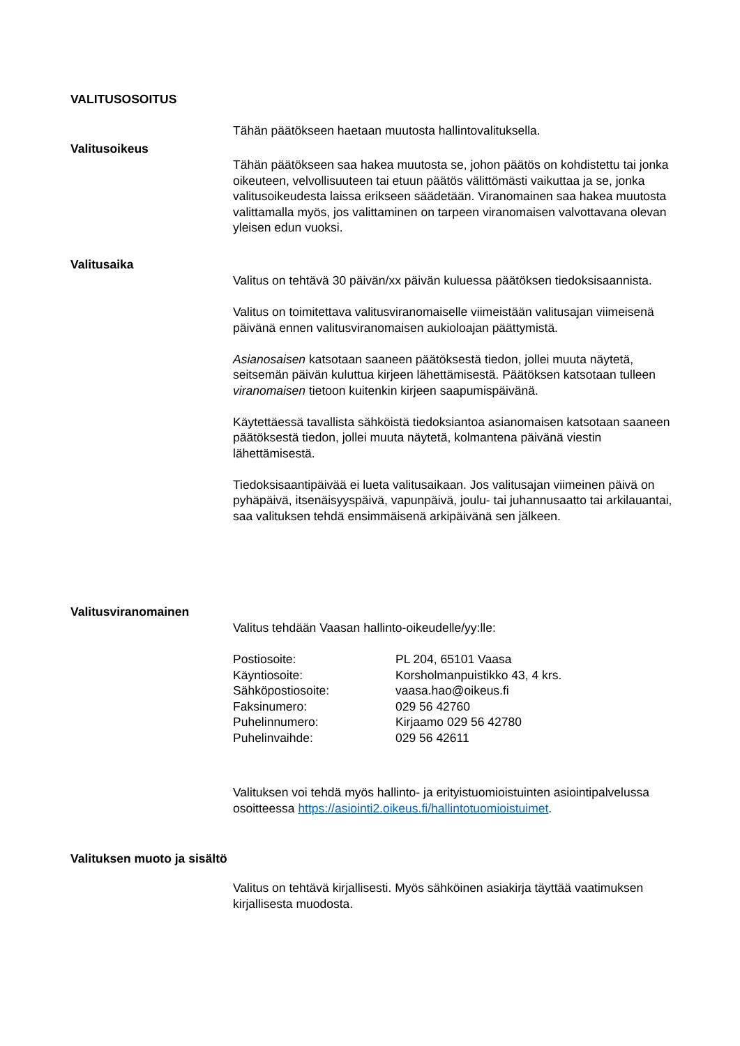VALITUSOSOITUS
Tähän päätökseen haetaan muutosta hallintovalituksella.
Valitusoikeus
Tähän päätökseen saa hakea muutosta se, johon päätös on kohdistettu tai jonka oikeuteen, velvollisuuteen tai etuun päätös välittömästi vaikuttaa ja se, jonka valitusoikeudesta laissa erikseen säädetään. Viranomainen saa hakea muutosta valittamalla myös, jos valittaminen on tarpeen viranomaisen valvottavana olevan yleisen edun vuoksi.
Valitusaika
Valitus on tehtävä 30 päivän/xx päivän kuluessa päätöksen tiedoksisaannista.
Valitus on toimitettava valitusviranomaiselle viimeistään valitusajan viimeisenä päivänä ennen valitusviranomaisen aukioloajan päättymistä.
Asianosaisen katsotaan saaneen päätöksestä tiedon, jollei muuta näytetä, seitsemän päivän kuluttua kirjeen lähettämisestä. Päätöksen katsotaan tulleen viranomaisen tietoon kuitenkin kirjeen saapumispäivänä.
Käytettäessä tavallista sähköistä tiedoksiantoa asianomaisen katsotaan saaneen päätöksestä tiedon, jollei muuta näytetä, kolmantena päivänä viestin lähettämisestä.
Tiedoksisaantipäivää ei lueta valitusaikaan. Jos valitusajan viimeinen päivä on pyhäpäivä, itsenäisyyspäivä, vapunpäivä, joulu- tai juhannusaatto tai arkilauantai, saa valituksen tehdä ensimmäisenä arkipäivänä sen jälkeen.
Valitusviranomainen
Valitus tehdään Vaasan hallinto-oikeudelle/yy:lle:
Postiosoite: PL 204, 65101 Vaasa
Käyntiosoite: Korsholmanpuistikko 43, 4 krs.
Sähköpostiosoite: vaasa.hao@oikeus.fi
Faksinumero: 029 56 42760
Puhelinnumero: Kirjaamo 029 56 42780
Puhelinvaihde: 029 56 42611
Valituksen voi tehdä myös hallinto- ja erityistuomioistuinten asiointipalvelussa osoitteessa https://asiointi2.oikeus.fi/hallintotuomioistuimet.
Valituksen muoto ja sisältö
Valitus on tehtävä kirjallisesti. Myös sähköinen asiakirja täyttää vaatimuksen kirjallisesta muodosta.